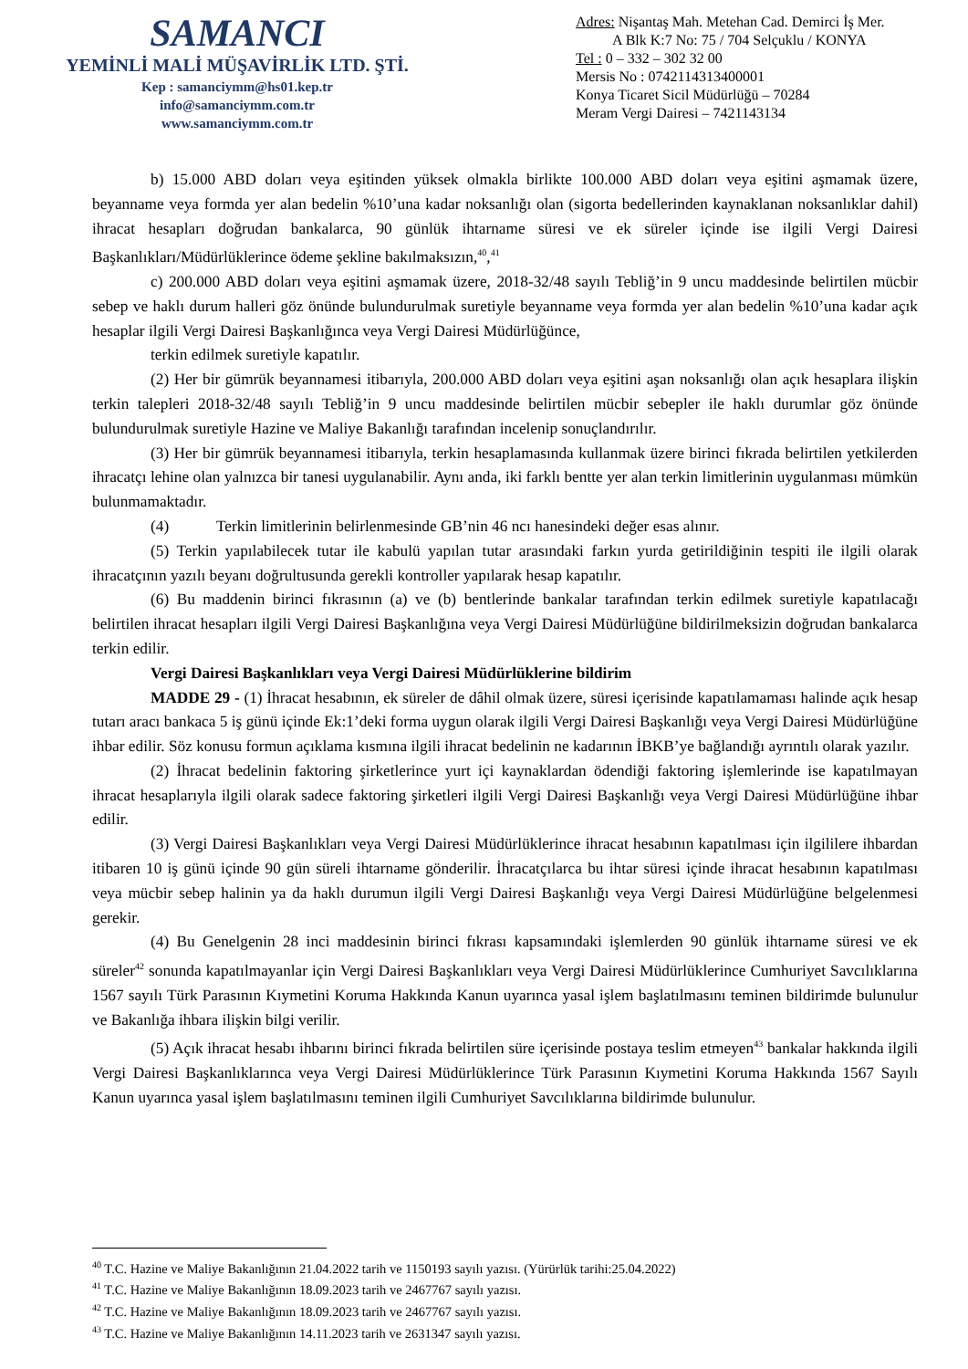SAMANCI
YEMİNLİ MALİ MÜŞAVİRLİK LTD. ŞTİ.
Kep : samanciymm@hs01.kep.tr
info@samanciymm.com.tr
www.samanciymm.com.tr
Adres: Nişantaş Mah. Metehan Cad. Demirci İş Mer.
A Blk K:7 No: 75 / 704 Selçuklu / KONYA
Tel : 0 – 332 – 302 32 00
Mersis No : 0742114313400001
Konya Ticaret Sicil Müdürlüğü – 70284
Meram Vergi Dairesi – 7421143134
b) 15.000 ABD doları veya eşitinden yüksek olmakla birlikte 100.000 ABD doları veya eşitini aşmamak üzere, beyanname veya formda yer alan bedelin %10’una kadar noksanlığı olan (sigorta bedellerinden kaynaklanan noksanlıklar dahil) ihracat hesapları doğrudan bankalarca, 90 günlük ihtarname süresi ve ek süreler içinde ise ilgili Vergi Dairesi Başkanlıkları/Müdürlüklerince ödeme şekline bakılmaksızın,<sup>40</sup>,<sup>41</sup>
c) 200.000 ABD doları veya eşitini aşmamak üzere, 2018-32/48 sayılı Tebliğ’in 9 uncu maddesinde belirtilen mücbir sebep ve haklı durum halleri göz önünde bulundurulmak suretiyle beyanname veya formda yer alan bedelin %10’una kadar açık hesaplar ilgili Vergi Dairesi Başkanlığınca veya Vergi Dairesi Müdürlüğünce,
terkin edilmek suretiyle kapatılır.
(2) Her bir gümrük beyannamesi itibarıyla, 200.000 ABD doları veya eşitini aşan noksanlığı olan açık hesaplara ilişkin terkin talepleri 2018-32/48 sayılı Tebliğ’in 9 uncu maddesinde belirtilen mücbir sebepler ile haklı durumlar göz önünde bulundurulmak suretiyle Hazine ve Maliye Bakanlığı tarafından incelenip sonuçlandırılır.
(3) Her bir gümrük beyannamesi itibarıyla, terkin hesaplamasında kullanmak üzere birinci fıkrada belirtilen yetkilerden ihracatçı lehine olan yalnızca bir tanesi uygulanabilir. Aynı anda, iki farklı bentte yer alan terkin limitlerinin uygulanması mümkün bulunmamaktadır.
(4) Terkin limitlerinin belirlenmesinde GB’nin 46 ncı hanesindeki değer esas alınır.
(5) Terkin yapılabilecek tutar ile kabulü yapılan tutar arasındaki farkın yurda getirildiğinin tespiti ile ilgili olarak ihracatçının yazılı beyanı doğrultusunda gerekli kontroller yapılarak hesap kapatılır.
(6) Bu maddenin birinci fıkrasının (a) ve (b) bentlerinde bankalar tarafından terkin edilmek suretiyle kapatılacağı belirtilen ihracat hesapları ilgili Vergi Dairesi Başkanlığına veya Vergi Dairesi Müdürlüğüne bildirilmeksizin doğrudan bankalarca terkin edilir.
Vergi Dairesi Başkanlıkları veya Vergi Dairesi Müdürlüklerine bildirim
MADDE 29 - (1) İhracat hesabının, ek süreler de dâhil olmak üzere, süresi içerisinde kapatılamaması halinde açık hesap tutarı aracı bankaca 5 iş günü içinde Ek:1’deki forma uygun olarak ilgili Vergi Dairesi Başkanlığı veya Vergi Dairesi Müdürlüğüne ihbar edilir. Söz konusu formun açıklama kısmına ilgili ihracat bedelinin ne kadarının İBKB’ye bağlandığı ayrıntılı olarak yazılır.
(2) İhracat bedelinin faktoring şirketlerince yurt içi kaynaklardan ödendiği faktoring işlemlerinde ise kapatılmayan ihracat hesaplarıyla ilgili olarak sadece faktoring şirketleri ilgili Vergi Dairesi Başkanlığı veya Vergi Dairesi Müdürlüğüne ihbar edilir.
(3) Vergi Dairesi Başkanlıkları veya Vergi Dairesi Müdürlüklerince ihracat hesabının kapatılması için ilgililere ihbardan itibaren 10 iş günü içinde 90 gün süreli ihtarname gönderilir. İhracatçılarca bu ihtar süresi içinde ihracat hesabının kapatılması veya mücbir sebep halinin ya da haklı durumun ilgili Vergi Dairesi Başkanlığı veya Vergi Dairesi Müdürlüğüne belgelenmesi gerekir.
(4) Bu Genelgenin 28 inci maddesinin birinci fıkrası kapsamındaki işlemlerden 90 günlük ihtarname süresi ve ek süreler<sup>42</sup> sonunda kapatılmayanlar için Vergi Dairesi Başkanlıkları veya Vergi Dairesi Müdürlüklerince Cumhuriyet Savcılıklarına 1567 sayılı Türk Parasının Kıymetini Koruma Hakkında Kanun uyarınca yasal işlem başlatılmasını teminen bildirimde bulunulur ve Bakanlığa ihbara ilişkin bilgi verilir.
(5) Açık ihracat hesabı ihbarını birinci fıkrada belirtilen süre içerisinde postaya teslim etmeyen<sup>43</sup> bankalar hakkında ilgili Vergi Dairesi Başkanlıklarınca veya Vergi Dairesi Müdürlüklerince Türk Parasının Kıymetini Koruma Hakkında 1567 Sayılı Kanun uyarınca yasal işlem başlatılmasını teminen ilgili Cumhuriyet Savcılıklarına bildirimde bulunulur.
<sup>40</sup> T.C. Hazine ve Maliye Bakanlığının 21.04.2022 tarih ve 1150193 sayılı yazısı. (Yürürlük tarihi:25.04.2022)
<sup>41</sup> T.C. Hazine ve Maliye Bakanlığının 18.09.2023 tarih ve 2467767 sayılı yazısı.
<sup>42</sup> T.C. Hazine ve Maliye Bakanlığının 18.09.2023 tarih ve 2467767 sayılı yazısı.
<sup>43</sup> T.C. Hazine ve Maliye Bakanlığının 14.11.2023 tarih ve 2631347 sayılı yazısı.